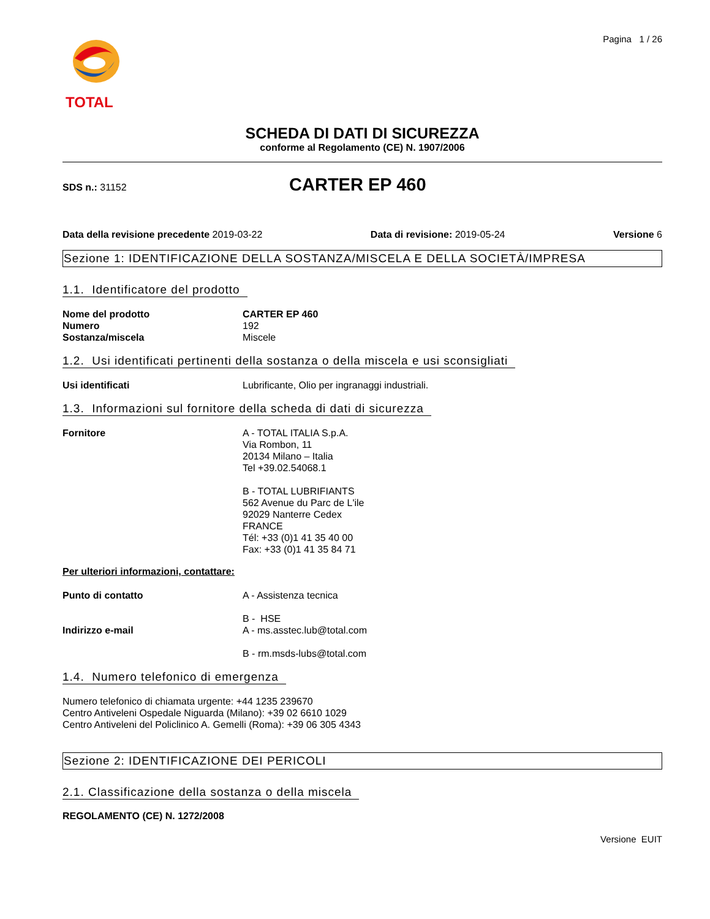TOTAL
Pagina 1 / 26
SCHEDA DI DATI DI SICUREZZA
conforme al Regolamento (CE) N. 1907/2006
SDS n.: 31152
CARTER EP 460
Data della revisione precedente 2019-03-22
Data di revisione: 2019-05-24 Versione 6
Sezione 1: IDENTIFICAZIONE DELLA SOSTANZA/MISCELA E DELLA SOCIETÀ/IMPRESA
1.1. Identificatore del prodotto
Nome del prodotto CARTER EP 460
Numero 192
Sostanza/miscela Miscele
1.2. Usi identificati pertinenti della sostanza o della miscela e usi sconsigliati
Usi identificati Lubrificante, Olio per ingranaggi industriali.
1.3. Informazioni sul fornitore della scheda di dati di sicurezza
Fornitore A - TOTAL ITALIA S.p.A.
Via Rombon, 11
20134 Milano – Italia
Tel +39.02.54068.1
B - TOTAL LUBRIFIANTS
562 Avenue du Parc de L'ile
92029 Nanterre Cedex
FRANCE
Tél: +33 (0)1 41 35 40 00
Fax: +33 (0)1 41 35 84 71
Per ulteriori informazioni, contattare:
Punto di contatto A - Assistenza tecnica
B - HSE
Indirizzo e-mail A - ms.asstec.lub@total.com
B - rm.msds-lubs@total.com
1.4. Numero telefonico di emergenza
Numero telefonico di chiamata urgente: +44 1235 239670
Centro Antiveleni Ospedale Niguarda (Milano): +39 02 6610 1029
Centro Antiveleni del Policlinico A. Gemelli (Roma): +39 06 305 4343
Sezione 2: IDENTIFICAZIONE DEI PERICOLI
2.1. Classificazione della sostanza o della miscela
REGOLAMENTO (CE) N. 1272/2008
Versione EUIT